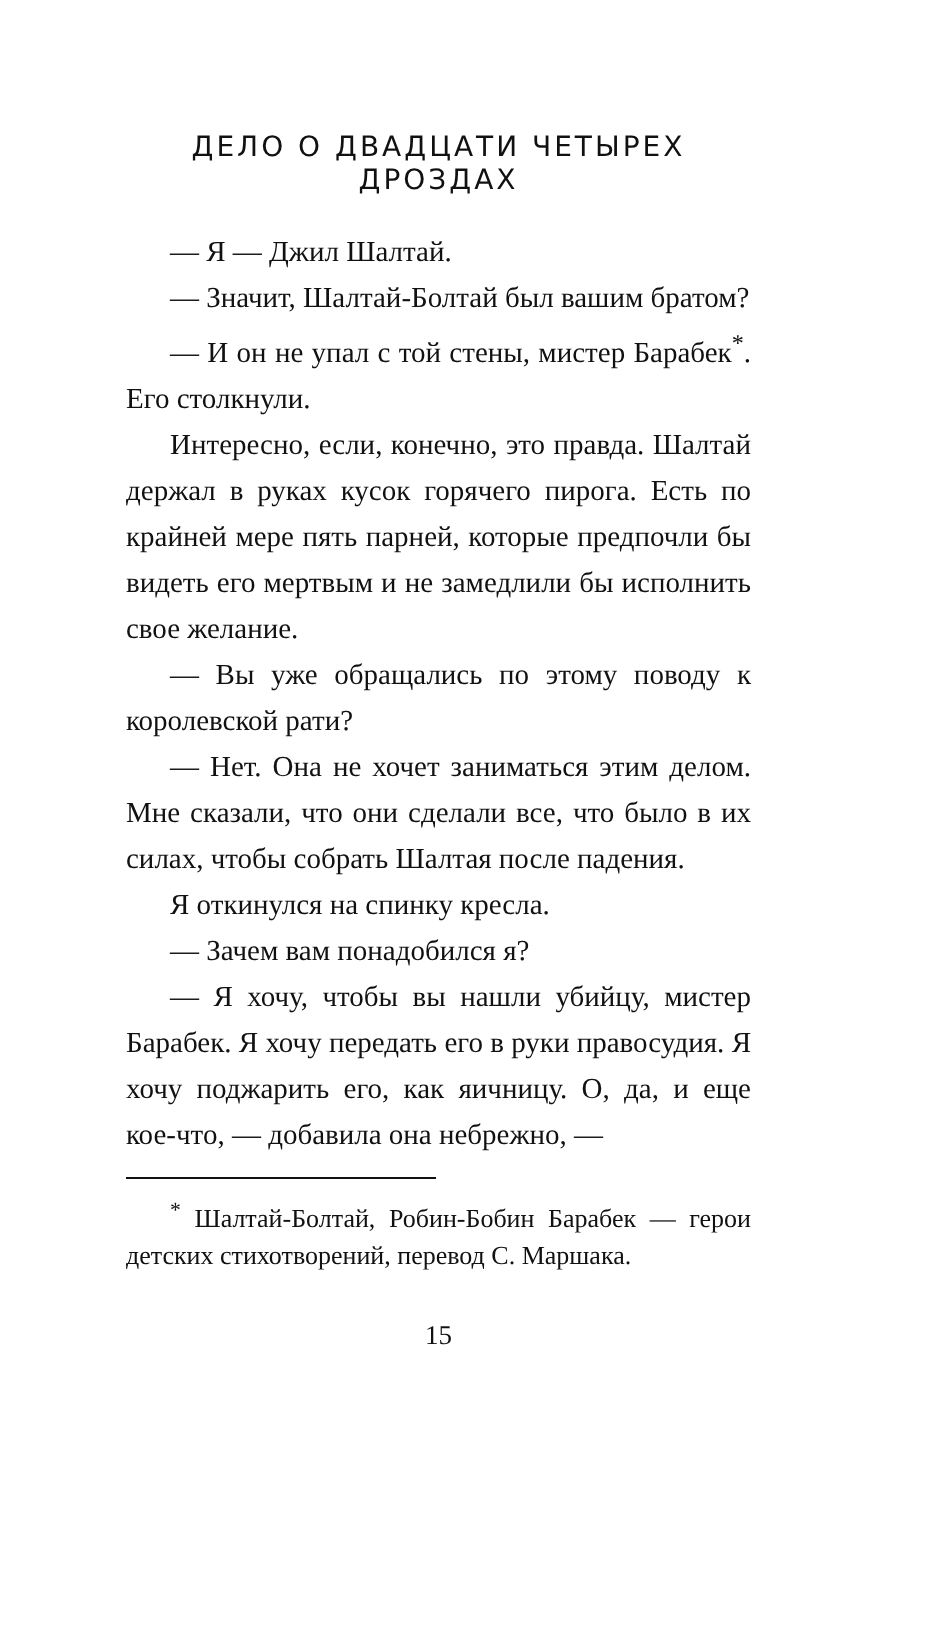ДЕЛО О ДВАДЦАТИ ЧЕТЫРЕХ ДРОЗДАХ
— Я — Джил Шалтай.
— Значит, Шалтай-Болтай был вашим братом?
— И он не упал с той стены, мистер Барабек<sup>*</sup>. Его столкнули.
Интересно, если, конечно, это правда. Шалтай держал в руках кусок горячего пирога. Есть по крайней мере пять парней, которые предпочли бы видеть его мертвым и не замедлили бы исполнить свое желание.
— Вы уже обращались по этому поводу к королевской рати?
— Нет. Она не хочет заниматься этим делом. Мне сказали, что они сделали все, что было в их силах, чтобы собрать Шалтая после падения.
Я откинулся на спинку кресла.
— Зачем вам понадобился я?
— Я хочу, чтобы вы нашли убийцу, мистер Барабек. Я хочу передать его в руки правосудия. Я хочу поджарить его, как яичницу. О, да, и еще кое-что, — добавила она небрежно, —
<sup>*</sup> Шалтай-Болтай, Робин-Бобин Барабек — герои детских стихотворений, перевод С. Маршака.
15